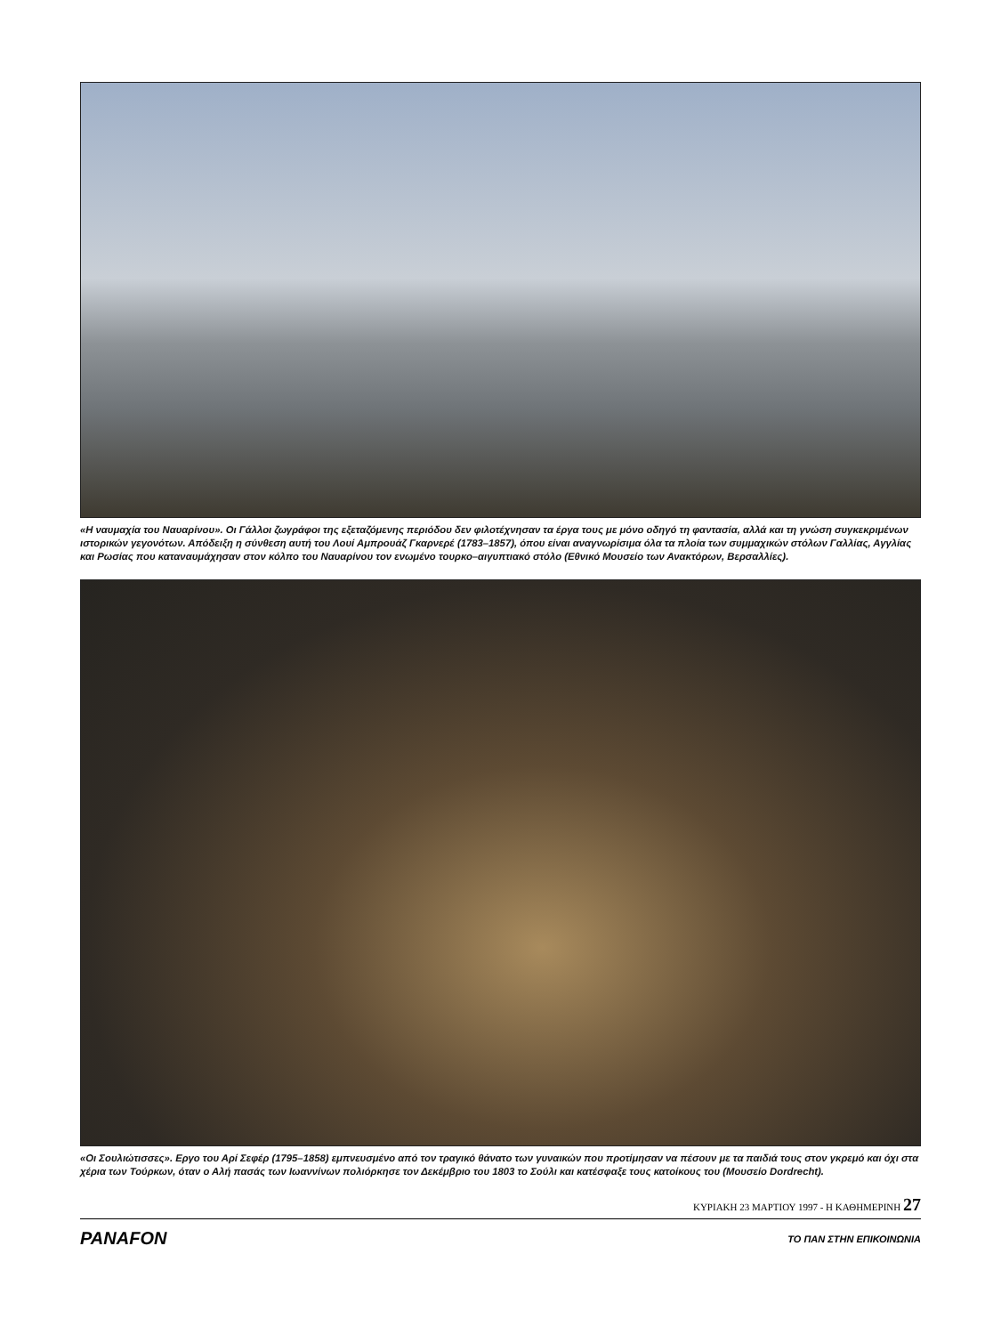«Η ναυμαχία του Ναυαρίνου». Οι Γάλλοι ζωγράφοι της εξεταζόμενης περιόδου δεν φιλοτέχνησαν τα έργα τους με μόνο οδηγό τη φαντασία, αλλά και τη γνώση συγκεκριμένων ιστορικών γεγονότων. Απόδειξη η σύνθεση αυτή του Λουί Αμπρουάζ Γκαρνερέ (1783–1857), όπου είναι αναγνωρίσιμα όλα τα πλοία των συμμαχικών στόλων Γαλλίας, Αγγλίας και Ρωσίας που καταναυμάχησαν στον κόλπο του Ναυαρίνου τον ενωμένο τουρκο–αιγυπτιακό στόλο (Εθνικό Μουσείο των Ανακτόρων, Βερσαλλίες).
«Οι Σουλιώτισσες». Εργο του Αρί Σεφέρ (1795–1858) εμπνευσμένο από τον τραγικό θάνατο των γυναικών που προτίμησαν να πέσουν με τα παιδιά τους στον γκρεμό και όχι στα χέρια των Τούρκων, όταν ο Αλή πασάς των Ιωαννίνων πολιόρκησε τον Δεκέμβριο του 1803 το Σούλι και κατέσφαξε τους κατοίκους του (Μουσείο Dordrecht).
ΚΥΡΙΑΚΗ 23 ΜΑΡΤΙΟΥ 1997 - Η ΚΑΘΗΜΕΡΙΝΗ 27
PANAFON ΤΟ ΠΑΝ ΣΤΗΝ ΕΠΙΚΟΙΝΩΝΙΑ